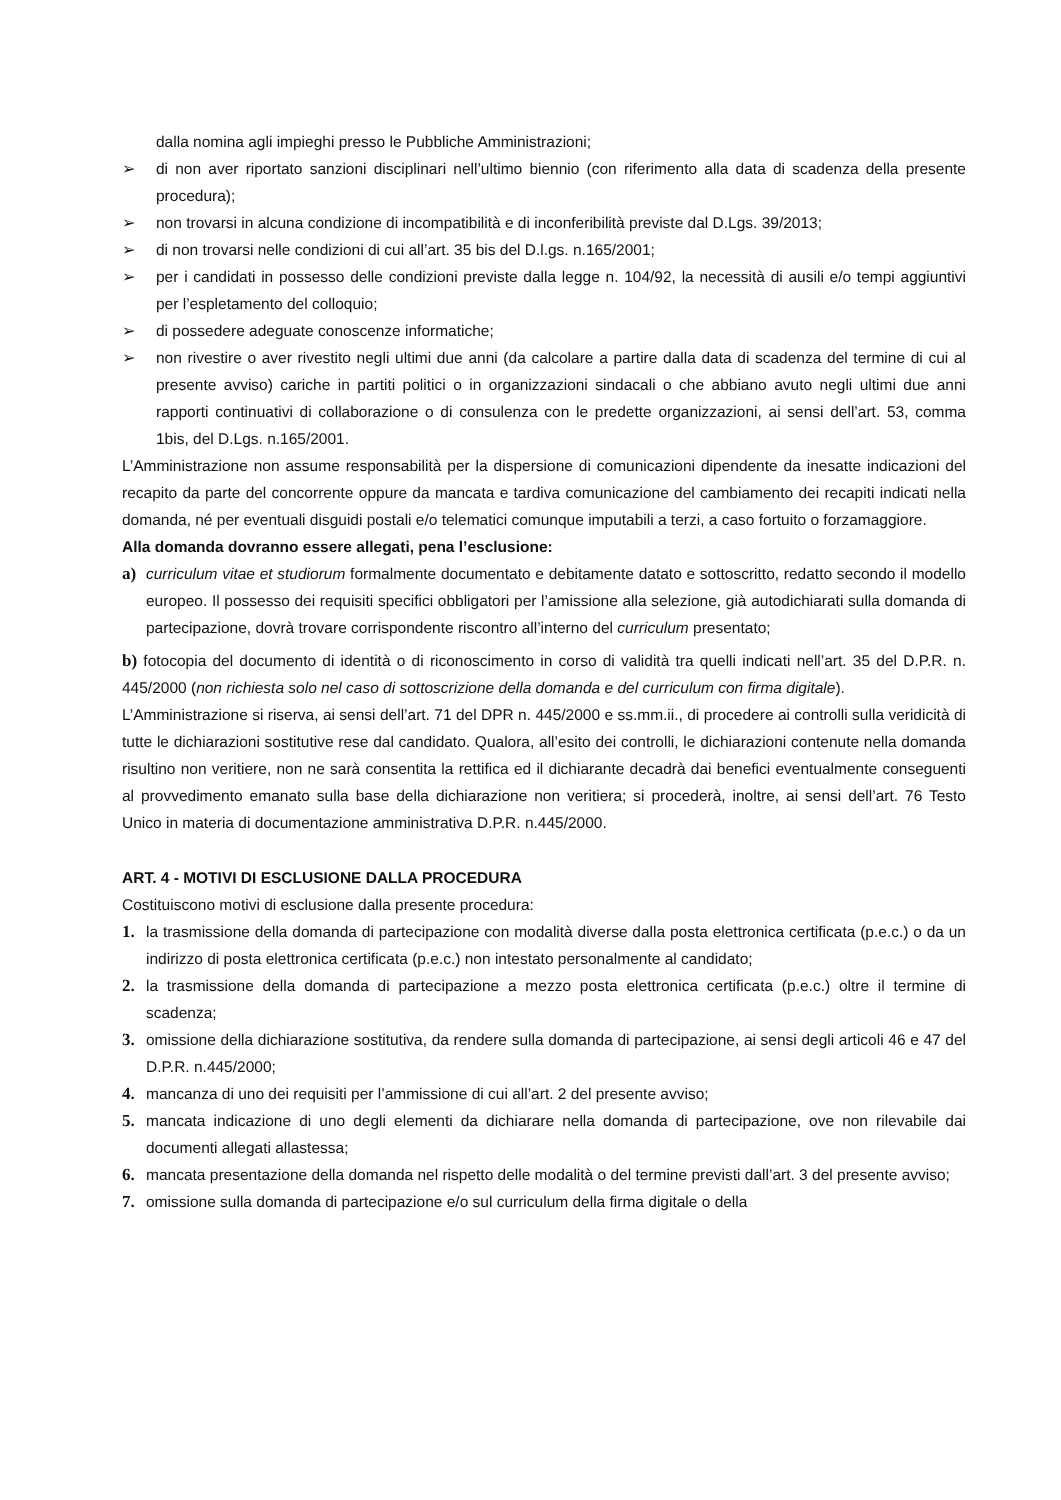dalla nomina agli impieghi presso le Pubbliche Amministrazioni;
➢ di non aver riportato sanzioni disciplinari nell’ultimo biennio (con riferimento alla data di scadenza della presente procedura);
➢ non trovarsi in alcuna condizione di incompatibilità e di inconferibilità previste dal D.Lgs. 39/2013;
➢ di non trovarsi nelle condizioni di cui all’art. 35 bis del D.l.gs. n.165/2001;
➢ per i candidati in possesso delle condizioni previste dalla legge n. 104/92, la necessità di ausili e/o tempi aggiuntivi per l’espletamento del colloquio;
➢ di possedere adeguate conoscenze informatiche;
➢ non rivestire o aver rivestito negli ultimi due anni (da calcolare a partire dalla data di scadenza del termine di cui al presente avviso) cariche in partiti politici o in organizzazioni sindacali o che abbiano avuto negli ultimi due anni rapporti continuativi di collaborazione o di consulenza con le predette organizzazioni, ai sensi dell’art. 53, comma 1bis, del D.Lgs. n.165/2001.
L’Amministrazione non assume responsabilità per la dispersione di comunicazioni dipendente da inesatte indicazioni del recapito da parte del concorrente oppure da mancata e tardiva comunicazione del cambiamento dei recapiti indicati nella domanda, né per eventuali disguidi postali e/o telematici comunque imputabili a terzi, a caso fortuito o forzamaggiore.
Alla domanda dovranno essere allegati, pena l’esclusione:
a) curriculum vitae et studiorum formalmente documentato e debitamente datato e sottoscritto, redatto secondo il modello europeo. Il possesso dei requisiti specifici obbligatori per l’amissione alla selezione, già autodichiarati sulla domanda di partecipazione, dovrà trovare corrispondente riscontro all’interno del curriculum presentato;
b) fotocopia del documento di identità o di riconoscimento in corso di validità tra quelli indicati nell’art. 35 del D.P.R. n. 445/2000 (non richiesta solo nel caso di sottoscrizione della domanda e del curriculum con firma digitale).
L’Amministrazione si riserva, ai sensi dell’art. 71 del DPR n. 445/2000 e ss.mm.ii., di procedere ai controlli sulla veridicità di tutte le dichiarazioni sostitutive rese dal candidato. Qualora, all’esito dei controlli, le dichiarazioni contenute nella domanda risultino non veritiere, non ne sarà consentita la rettifica ed il dichiarante decadrà dai benefici eventualmente conseguenti al provvedimento emanato sulla base della dichiarazione non veritiera; si procederà, inoltre, ai sensi dell’art. 76 Testo Unico in materia di documentazione amministrativa D.P.R. n.445/2000.
ART. 4 - MOTIVI DI ESCLUSIONE DALLA PROCEDURA
Costituiscono motivi di esclusione dalla presente procedura:
1. la trasmissione della domanda di partecipazione con modalità diverse dalla posta elettronica certificata (p.e.c.) o da un indirizzo di posta elettronica certificata (p.e.c.) non intestato personalmente al candidato;
2. la trasmissione della domanda di partecipazione a mezzo posta elettronica certificata (p.e.c.) oltre il termine di scadenza;
3. omissione della dichiarazione sostitutiva, da rendere sulla domanda di partecipazione, ai sensi degli articoli 46 e 47 del D.P.R. n.445/2000;
4. mancanza di uno dei requisiti per l’ammissione di cui all’art. 2 del presente avviso;
5. mancata indicazione di uno degli elementi da dichiarare nella domanda di partecipazione, ove non rilevabile dai documenti allegati allastessa;
6. mancata presentazione della domanda nel rispetto delle modalità o del termine previsti dall’art. 3 del presente avviso;
7. omissione sulla domanda di partecipazione e/o sul curriculum della firma digitale o della